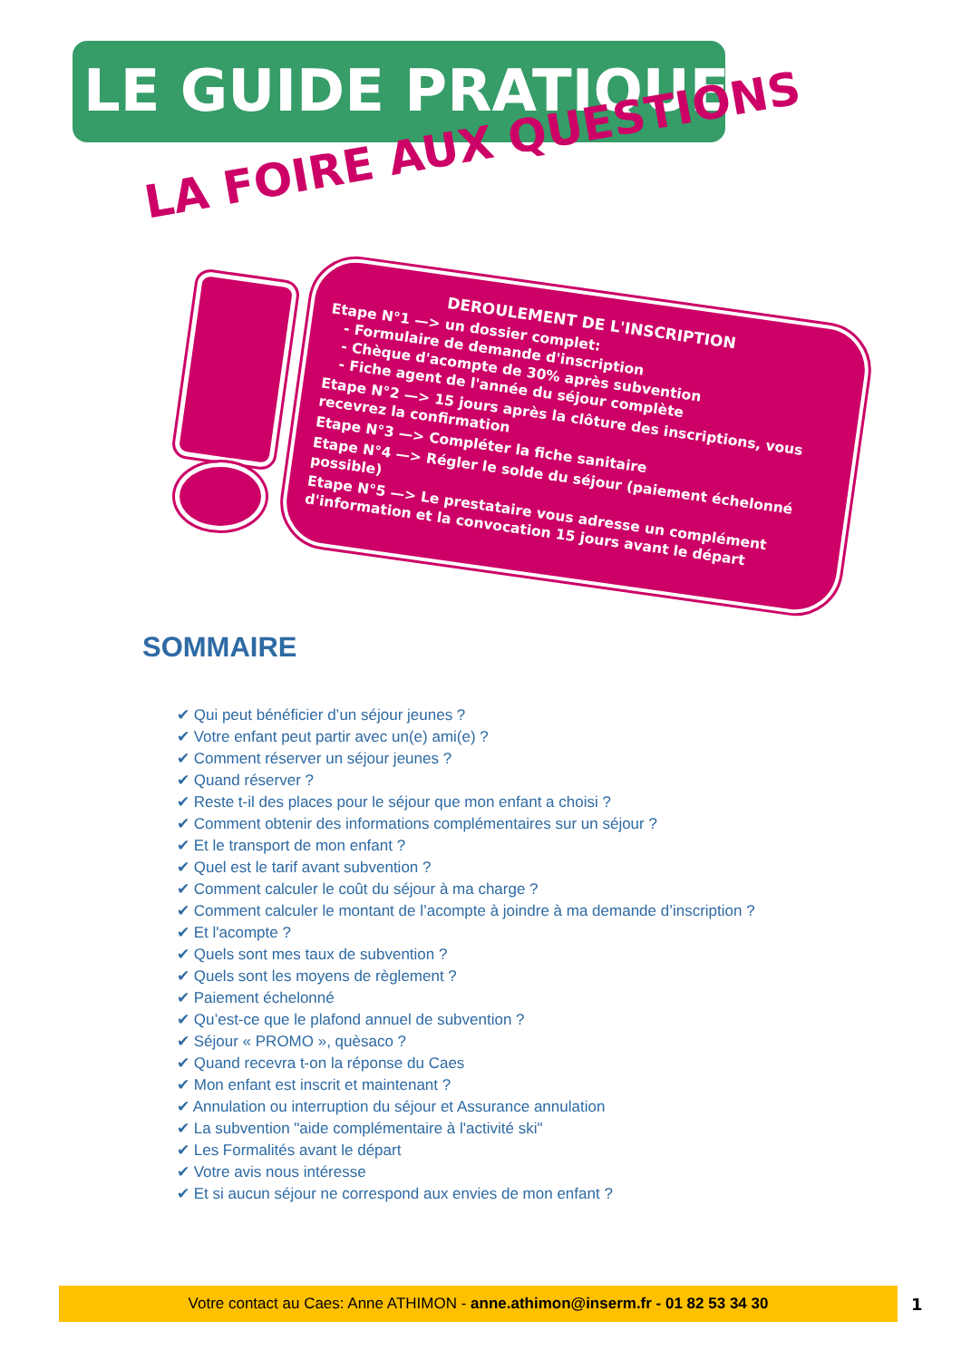LE GUIDE PRATIQUE
LA FOIRE AUX QUESTIONS
DEROULEMENT DE L'INSCRIPTION
Etape N°1 —> un dossier complet:
- Formulaire de demande d'inscription
- Chèque d'acompte de 30% après subvention
- Fiche agent de l'année du séjour complète
Etape N°2 —> 15 jours après la clôture des inscriptions, vous recevrez la confirmation
Etape N°3 —> Compléter la fiche sanitaire
Etape N°4 —> Régler le solde du séjour (paiement échelonné possible)
Etape N°5 —> Le prestataire vous adresse un complément d'information et la convocation 15 jours avant le départ
SOMMAIRE
✔ Qui peut bénéficier d’un séjour jeunes ?
✔ Votre enfant peut partir avec un(e) ami(e) ?
✔ Comment réserver un séjour jeunes ?
✔ Quand réserver ?
✔ Reste t-il des places pour le séjour que mon enfant a choisi ?
✔ Comment obtenir des informations complémentaires sur un séjour ?
✔ Et le transport de mon enfant ?
✔ Quel est le tarif avant subvention ?
✔ Comment calculer le coût du séjour à ma charge ?
✔ Comment calculer le montant de l’acompte à joindre à ma demande d’inscription ?
✔ Et l'acompte ?
✔ Quels sont mes taux de subvention ?
✔ Quels sont les moyens de règlement ?
✔ Paiement échelonné
✔ Qu’est-ce que le plafond annuel de subvention ?
✔ Séjour « PROMO », quèsaco ?
✔ Quand recevra t-on la réponse du Caes
✔ Mon enfant est inscrit et maintenant ?
✔ Annulation ou interruption du séjour et Assurance annulation
✔ La subvention "aide complémentaire à l'activité ski"
✔ Les Formalités avant le départ
✔ Votre avis nous intéresse
✔ Et si aucun séjour ne correspond aux envies de mon enfant ?
Votre contact au Caes: Anne ATHIMON - anne.athimon@inserm.fr - 01 82 53 34 30 1